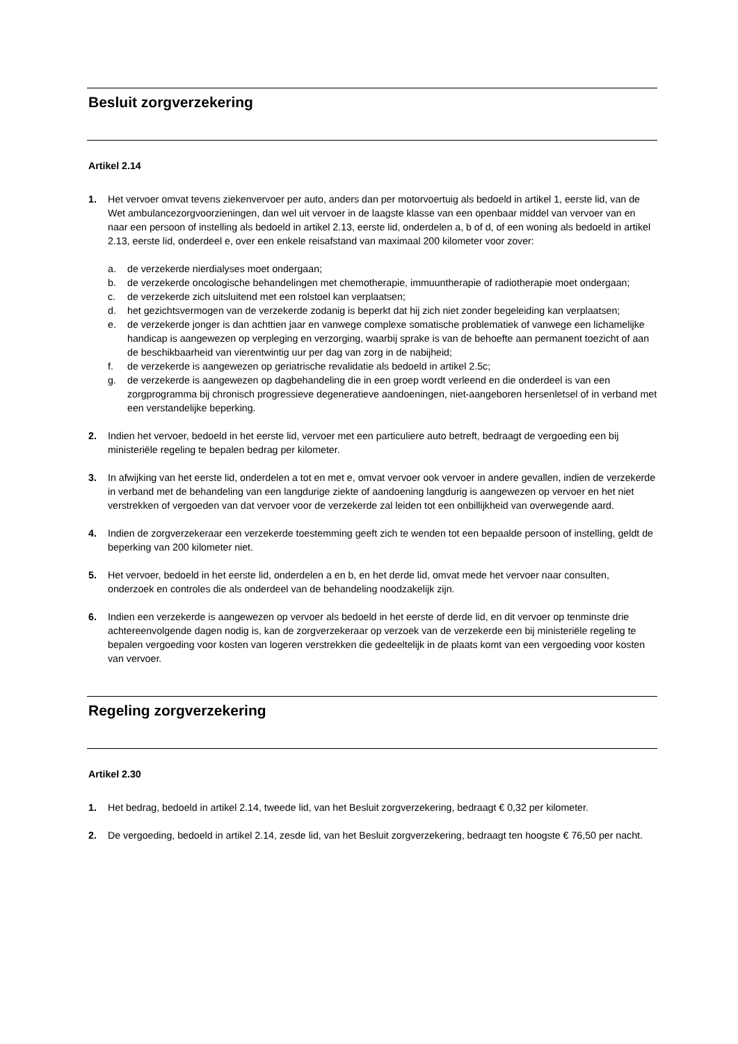Besluit zorgverzekering
Artikel 2.14
1. Het vervoer omvat tevens ziekenvervoer per auto, anders dan per motorvoertuig als bedoeld in artikel 1, eerste lid, van de Wet ambulancezorgvoorzieningen, dan wel uit vervoer in de laagste klasse van een openbaar middel van vervoer van en naar een persoon of instelling als bedoeld in artikel 2.13, eerste lid, onderdelen a, b of d, of een woning als bedoeld in artikel 2.13, eerste lid, onderdeel e, over een enkele reisafstand van maximaal 200 kilometer voor zover:
a. de verzekerde nierdialyses moet ondergaan;
b. de verzekerde oncologische behandelingen met chemotherapie, immuuntherapie of radiotherapie moet ondergaan;
c. de verzekerde zich uitsluitend met een rolstoel kan verplaatsen;
d. het gezichtsvermogen van de verzekerde zodanig is beperkt dat hij zich niet zonder begeleiding kan verplaatsen;
e. de verzekerde jonger is dan achttien jaar en vanwege complexe somatische problematiek of vanwege een lichamelijke handicap is aangewezen op verpleging en verzorging, waarbij sprake is van de behoefte aan permanent toezicht of aan de beschikbaarheid van vierentwintig uur per dag van zorg in de nabijheid;
f. de verzekerde is aangewezen op geriatrische revalidatie als bedoeld in artikel 2.5c;
g. de verzekerde is aangewezen op dagbehandeling die in een groep wordt verleend en die onderdeel is van een zorgprogramma bij chronisch progressieve degeneratieve aandoeningen, niet-aangeboren hersenletsel of in verband met een verstandelijke beperking.
2. Indien het vervoer, bedoeld in het eerste lid, vervoer met een particuliere auto betreft, bedraagt de vergoeding een bij ministeriële regeling te bepalen bedrag per kilometer.
3. In afwijking van het eerste lid, onderdelen a tot en met e, omvat vervoer ook vervoer in andere gevallen, indien de verzekerde in verband met de behandeling van een langdurige ziekte of aandoening langdurig is aangewezen op vervoer en het niet verstrekken of vergoeden van dat vervoer voor de verzekerde zal leiden tot een onbillijkheid van overwegende aard.
4. Indien de zorgverzekeraar een verzekerde toestemming geeft zich te wenden tot een bepaalde persoon of instelling, geldt de beperking van 200 kilometer niet.
5. Het vervoer, bedoeld in het eerste lid, onderdelen a en b, en het derde lid, omvat mede het vervoer naar consulten, onderzoek en controles die als onderdeel van de behandeling noodzakelijk zijn.
6. Indien een verzekerde is aangewezen op vervoer als bedoeld in het eerste of derde lid, en dit vervoer op tenminste drie achtereenvolgende dagen nodig is, kan de zorgverzekeraar op verzoek van de verzekerde een bij ministeriële regeling te bepalen vergoeding voor kosten van logeren verstrekken die gedeeltelijk in de plaats komt van een vergoeding voor kosten van vervoer.
Regeling zorgverzekering
Artikel 2.30
1. Het bedrag, bedoeld in artikel 2.14, tweede lid, van het Besluit zorgverzekering, bedraagt € 0,32 per kilometer.
2. De vergoeding, bedoeld in artikel 2.14, zesde lid, van het Besluit zorgverzekering, bedraagt ten hoogste € 76,50 per nacht.